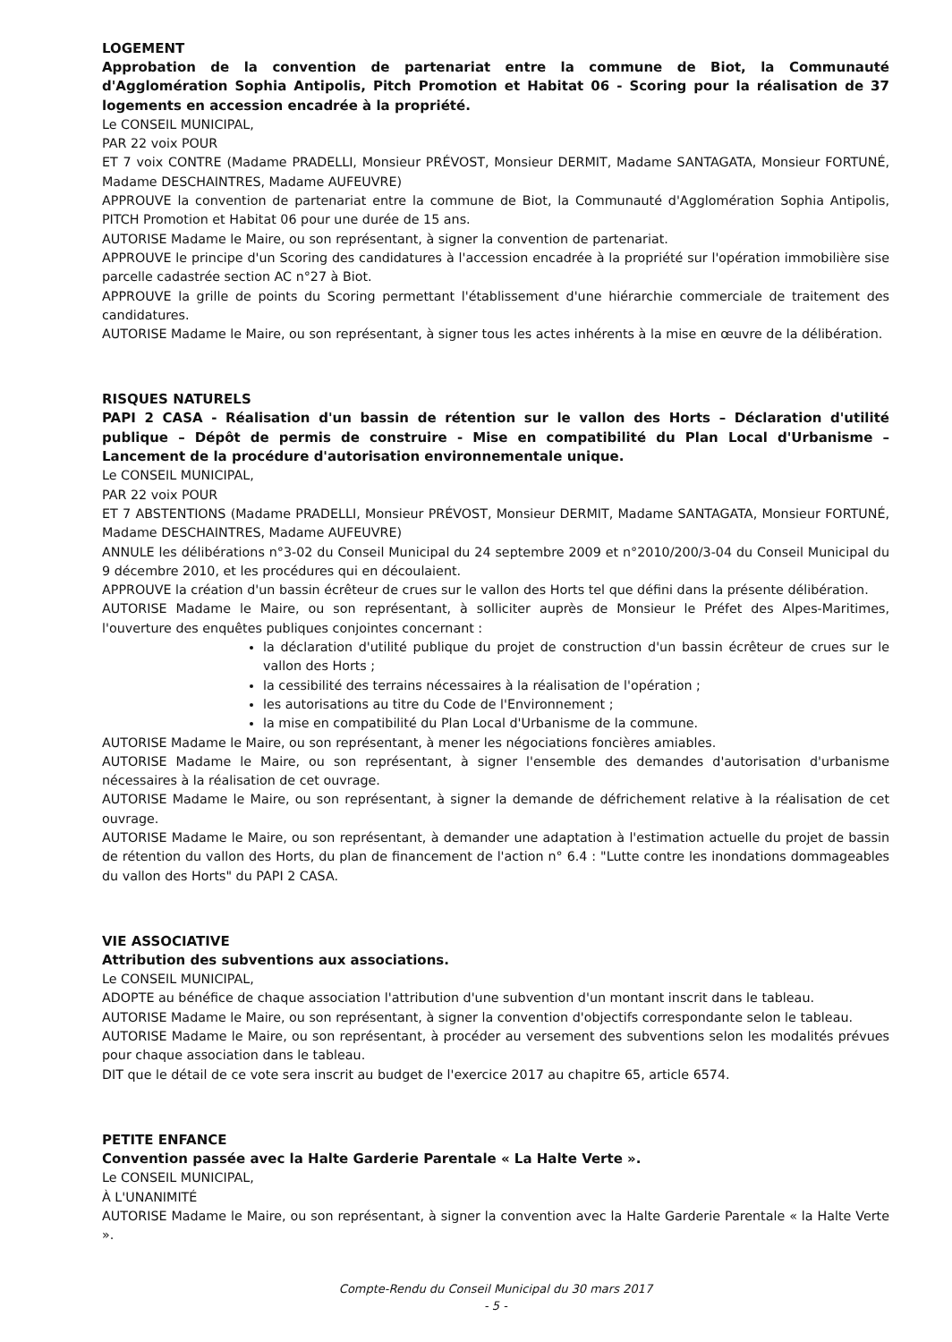LOGEMENT
Approbation de la convention de partenariat entre la commune de Biot, la Communauté d'Agglomération Sophia Antipolis, Pitch Promotion et Habitat 06 - Scoring pour la réalisation de 37 logements en accession encadrée à la propriété.
Le CONSEIL MUNICIPAL,
PAR 22 voix POUR
ET 7 voix CONTRE (Madame PRADELLI, Monsieur PRÉVOST, Monsieur DERMIT, Madame SANTAGATA, Monsieur FORTUNÉ, Madame DESCHAINTRES, Madame AUFEUVRE)
APPROUVE la convention de partenariat entre la commune de Biot, la Communauté d'Agglomération Sophia Antipolis, PITCH Promotion et Habitat 06 pour une durée de 15 ans.
AUTORISE Madame le Maire, ou son représentant, à signer la convention de partenariat.
APPROUVE le principe d'un Scoring des candidatures à l'accession encadrée à la propriété sur l'opération immobilière sise parcelle cadastrée section AC n°27 à Biot.
APPROUVE la grille de points du Scoring permettant l'établissement d'une hiérarchie commerciale de traitement des candidatures.
AUTORISE Madame le Maire, ou son représentant, à signer tous les actes inhérents à la mise en œuvre de la délibération.
RISQUES NATURELS
PAPI 2 CASA - Réalisation d'un bassin de rétention sur le vallon des Horts – Déclaration d'utilité publique – Dépôt de permis de construire - Mise en compatibilité du Plan Local d'Urbanisme – Lancement de la procédure d'autorisation environnementale unique.
Le CONSEIL MUNICIPAL,
PAR 22 voix POUR
ET 7 ABSTENTIONS (Madame PRADELLI, Monsieur PRÉVOST, Monsieur DERMIT, Madame SANTAGATA, Monsieur FORTUNÉ, Madame DESCHAINTRES, Madame AUFEUVRE)
ANNULE les délibérations n°3-02 du Conseil Municipal du 24 septembre 2009 et n°2010/200/3-04 du Conseil Municipal du 9 décembre 2010, et les procédures qui en découlaient.
APPROUVE la création d'un bassin écrêteur de crues sur le vallon des Horts tel que défini dans la présente délibération.
AUTORISE Madame le Maire, ou son représentant, à solliciter auprès de Monsieur le Préfet des Alpes-Maritimes, l'ouverture des enquêtes publiques conjointes concernant :
la déclaration d'utilité publique du projet de construction d'un bassin écrêteur de crues sur le vallon des Horts ;
la cessibilité des terrains nécessaires à la réalisation de l'opération ;
les autorisations au titre du Code de l'Environnement ;
la mise en compatibilité du Plan Local d'Urbanisme de la commune.
AUTORISE Madame le Maire, ou son représentant, à mener les négociations foncières amiables.
AUTORISE Madame le Maire, ou son représentant, à signer l'ensemble des demandes d'autorisation d'urbanisme nécessaires à la réalisation de cet ouvrage.
AUTORISE Madame le Maire, ou son représentant, à signer la demande de défrichement relative à la réalisation de cet ouvrage.
AUTORISE Madame le Maire, ou son représentant, à demander une adaptation à l'estimation actuelle du projet de bassin de rétention du vallon des Horts, du plan de financement de l'action n° 6.4 : "Lutte contre les inondations dommageables du vallon des Horts" du PAPI 2 CASA.
VIE ASSOCIATIVE
Attribution des subventions aux associations.
Le CONSEIL MUNICIPAL,
ADOPTE au bénéfice de chaque association l'attribution d'une subvention d'un montant inscrit dans le tableau.
AUTORISE Madame le Maire, ou son représentant, à signer la convention d'objectifs correspondante selon le tableau.
AUTORISE Madame le Maire, ou son représentant, à procéder au versement des subventions selon les modalités prévues pour chaque association dans le tableau.
DIT que le détail de ce vote sera inscrit au budget de l'exercice 2017 au chapitre 65, article 6574.
PETITE ENFANCE
Convention passée avec la Halte Garderie Parentale « La Halte Verte ».
Le CONSEIL MUNICIPAL,
À L'UNANIMITÉ
AUTORISE Madame le Maire, ou son représentant, à signer la convention avec la Halte Garderie Parentale « la Halte Verte ».
Compte-Rendu du Conseil Municipal du 30 mars 2017
- 5 -